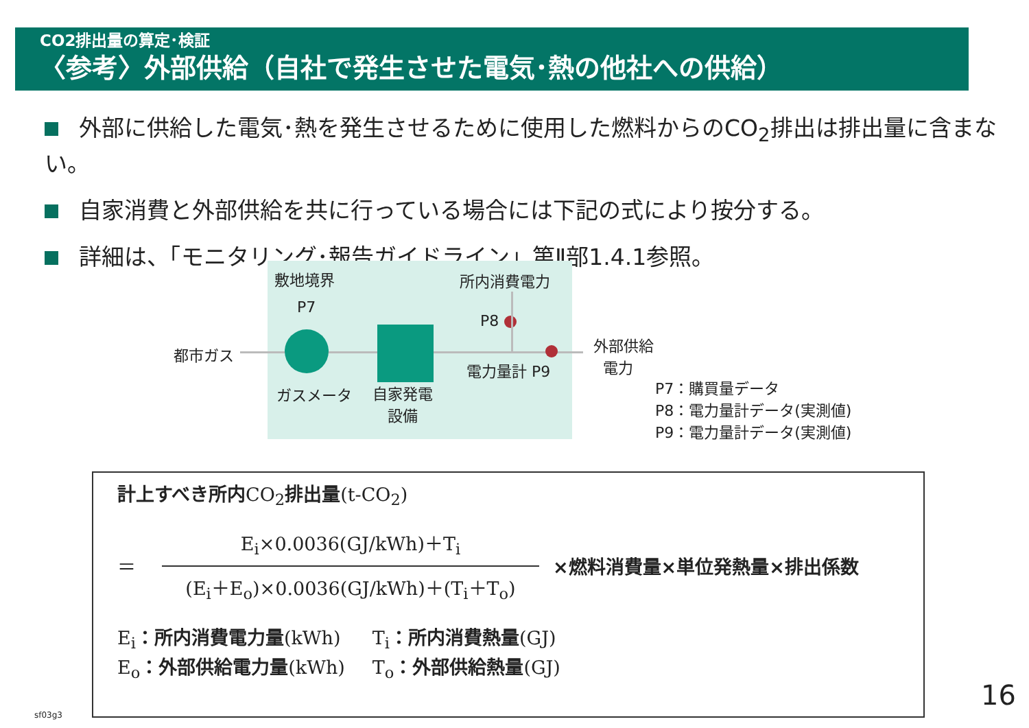CO2排出量の算定･検証
〈参考〉外部供給（自社で発生させた電気･熱の他社への供給）
外部に供給した電気･熱を発生させるために使用した燃料からのCO<sub>2</sub>排出は排出量に含まない。
自家消費と外部供給を共に行っている場合には下記の式により按分する。
詳細は、「モニタリング･報告ガイドライン」第Ⅱ部1.4.1参照。
敷地境界 所内消費電力
P7
P8
都市ガス
外部供給
電力
電力量計 P9
ガスメータ
自家発電
設備
P7：購買量データ
P8：電力量計データ(実測値)
P9：電力量計データ(実測値)
計上すべき所内CO<sub>2</sub>排出量(t-CO<sub>2</sub>)
＝
E<sub>i</sub>×0.0036(GJ/kWh)＋T<sub>i</sub>
(E<sub>i</sub>＋E<sub>o</sub>)×0.0036(GJ/kWh)＋(T<sub>i</sub>＋T<sub>o</sub>)
×燃料消費量×単位発熱量×排出係数
E<sub>i</sub>：所内消費電力量(kWh)
E<sub>o</sub>：外部供給電力量(kWh)
T<sub>i</sub>：所内消費熱量(GJ)
T<sub>o</sub>：外部供給熱量(GJ)
sf03g3
16